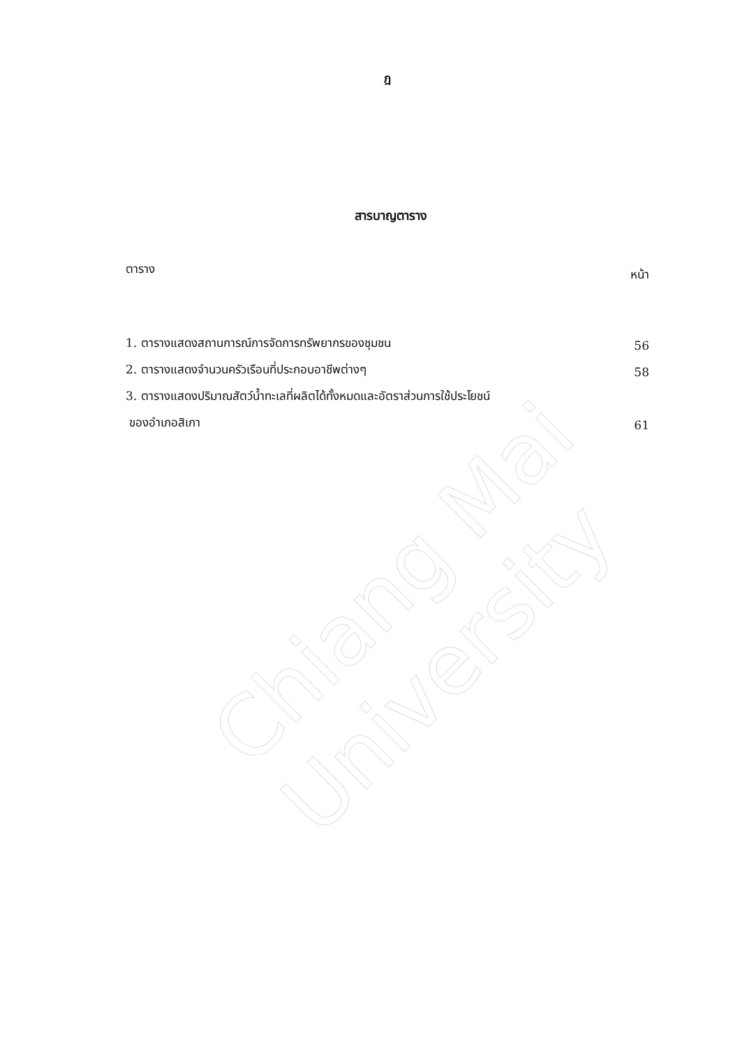Chiang Mai University
ฎ
สารบาญตาราง
ตาราง หน้า
1. ตารางแสดงสถานการณ์การจัดการทรัพยากรของชุมชน 56
2. ตารางแสดงจำนวนครัวเรือนที่ประกอบอาชีพต่างๆ 58
3. ตารางแสดงปริมาณสัตว์น้ำทะเลที่ผลิตได้ทั้งหมดและอัตราส่วนการใช้ประโยชน์
ของอำเภอสิเกา 61